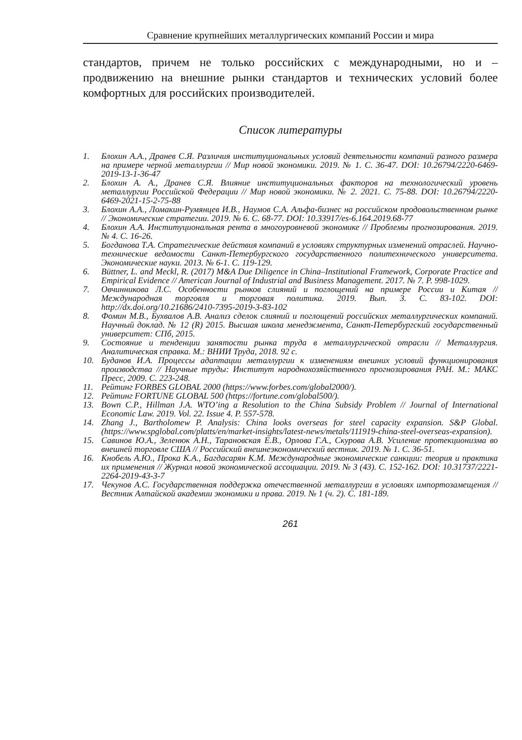Сравнение крупнейших металлургических компаний России и мира
стандартов, причем не только российских с международными, но и – продвижению на внешние рынки стандартов и технических условий более комфортных для российских производителей.
Список литературы
1. Блохин А.А., Дранев С.Я. Различия институциональных условий деятельности компаний разного размера на примере черной металлургии // Мир новой экономики. 2019. № 1. С. 36-47. DOI: 10.26794/2220-6469-2019-13-1-36-47
2. Блохин А. А., Дранев С.Я. Влияние институциональных факторов на технологический уровень металлургии Российской Федерации // Мир новой экономики. № 2. 2021. С. 75-88. DOI: 10.26794/2220-6469-2021-15-2-75-88
3. Блохин А.А., Ломакин-Румянцев И.В., Наумов С.А. Альфа-бизнес на российском продовольственном рынке // Экономические стратегии. 2019. № 6. С. 68-77. DOI: 10.33917/es-6.164.2019.68-77
4. Блохин А.А. Институциональная рента в многоуровневой экономике // Проблемы прогнозирования. 2019. № 4. С. 16-26.
5. Богданова Т.А. Стратегические действия компаний в условиях структурных изменений отраслей. Научно-технические ведомости Санкт-Петербургского государственного политехнического университета. Экономические науки. 2013. № 6-1. С. 119-129.
6. Büttner, L. and Meckl, R. (2017) M&A Due Diligence in China–Institutional Framework, Corporate Practice and Empirical Evidence // American Journal of Industrial and Business Management. 2017. № 7. P. 998-1029.
7. Овчинникова Л.С. Особенности рынков слияний и поглощений на примере России и Китая // Международная торговля и торговая политика. 2019. Вып. 3. С. 83-102. DOI: http://dx.doi.org/10.21686/2410-7395-2019-3-83-102
8. Фомин М.В., Бухвалов А.В. Анализ сделок слияний и поглощений российских металлургических компаний. Научный доклад. № 12 (R) 2015. Высшая школа менеджмента, Санкт-Петербургский государственный университет: СПб, 2015.
9. Состояние и тенденции занятости рынка труда в металлургической отрасли // Металлургия. Аналитическая справка. М.: ВНИИ Труда, 2018. 92 с.
10. Буданов И.А. Процессы адаптации металлургии к изменениям внешних условий функционирования производства // Научные труды: Институт народнохозяйственного прогнозирования РАН. М.: МАКС Пресс, 2009. С. 223-248.
11. Рейтинг FORBES GLOBAL 2000 (https://www.forbes.com/global2000/).
12. Рейтинг FORTUNE GLOBAL 500 (https://fortune.com/global500/).
13. Bown C.P., Hillman J.A. WTO’ing a Resolution to the China Subsidy Problem // Journal of International Economic Law. 2019. Vol. 22. Issue 4. P. 557-578.
14. Zhang J., Bartholomew P. Analysis: China looks overseas for steel capacity expansion. S&P Global. (https://www.spglobal.com/platts/en/market-insights/latest-news/metals/111919-china-steel-overseas-expansion).
15. Савинов Ю.А., Зеленюк А.Н., Тарановская Е.В., Орлова Г.А., Скурова А.В. Усиление протекционизма во внешней торговле США // Российский внешнеэкономический вестник. 2019. № 1. С. 36-51.
16. Кнобель А.Ю., Прока К.А., Багдасарян К.М. Международные экономические санкции: теория и практика их применения // Журнал новой экономической ассоциации. 2019. № 3 (43). С. 152-162. DOI: 10.31737/2221-2264-2019-43-3-7
17. Чекунов А.С. Государственная поддержка отечественной металлургии в условиях импортозамещения // Вестник Алтайской академии экономики и права. 2019. № 1 (ч. 2). С. 181-189.
261